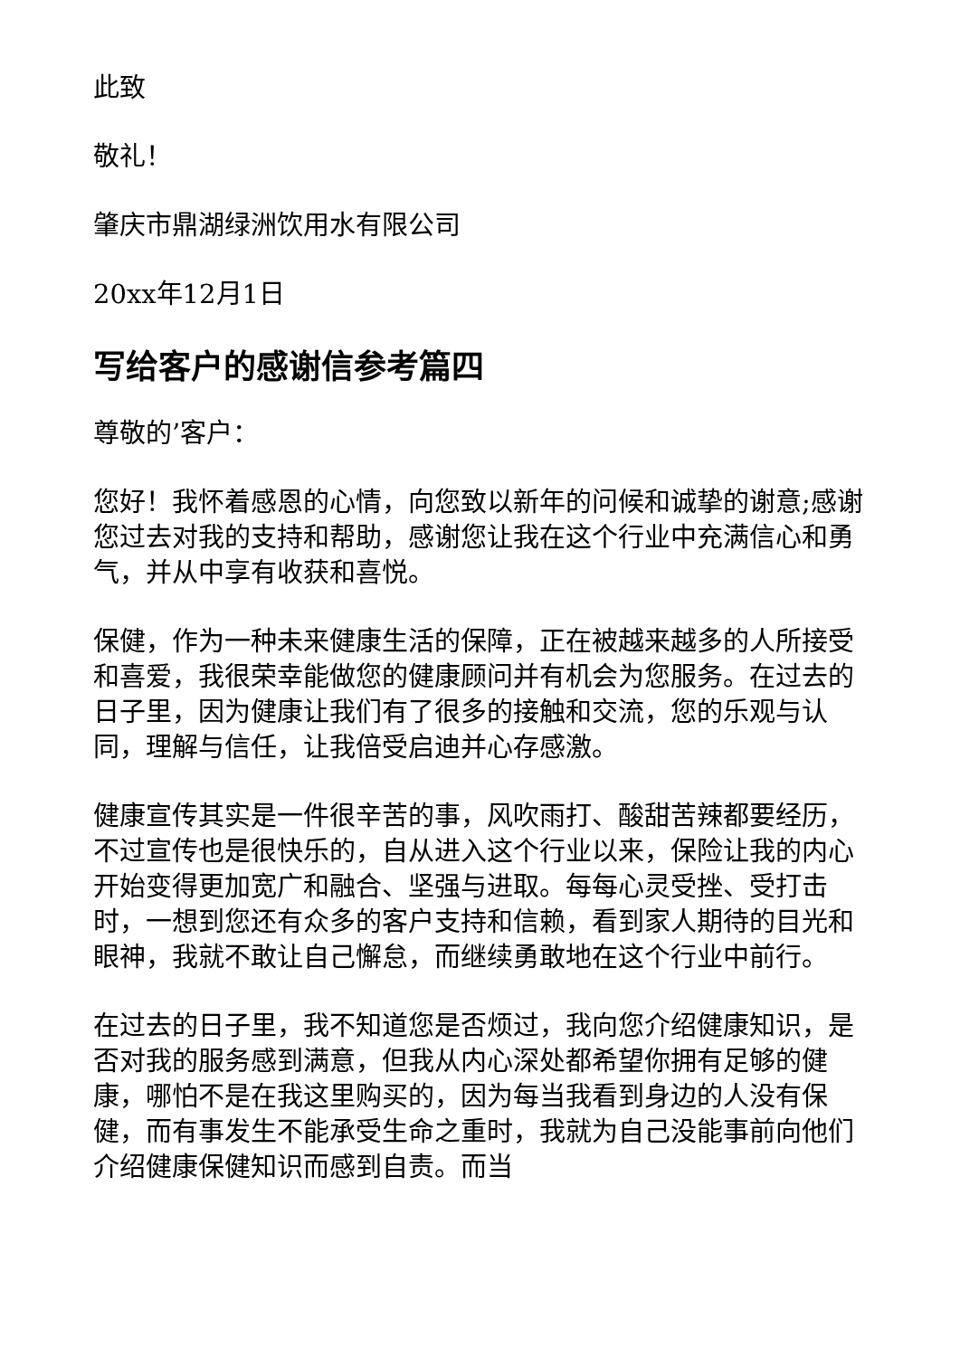此致
敬礼！
肇庆市鼎湖绿洲饮用水有限公司
20xx年12月1日
写给客户的感谢信参考篇四
尊敬的’客户：
您好！我怀着感恩的心情，向您致以新年的问候和诚挚的谢意;感谢您过去对我的支持和帮助，感谢您让我在这个行业中充满信心和勇气，并从中享有收获和喜悦。
保健，作为一种未来健康生活的保障，正在被越来越多的人所接受和喜爱，我很荣幸能做您的健康顾问并有机会为您服务。在过去的日子里，因为健康让我们有了很多的接触和交流，您的乐观与认同，理解与信任，让我倍受启迪并心存感激。
健康宣传其实是一件很辛苦的事，风吹雨打、酸甜苦辣都要经历，不过宣传也是很快乐的，自从进入这个行业以来，保险让我的内心开始变得更加宽广和融合、坚强与进取。每每心灵受挫、受打击时，一想到您还有众多的客户支持和信赖，看到家人期待的目光和眼神，我就不敢让自己懈怠，而继续勇敢地在这个行业中前行。
在过去的日子里，我不知道您是否烦过，我向您介绍健康知识，是否对我的服务感到满意，但我从内心深处都希望你拥有足够的健康，哪怕不是在我这里购买的，因为每当我看到身边的人没有保健，而有事发生不能承受生命之重时，我就为自己没能事前向他们介绍健康保健知识而感到自责。而当